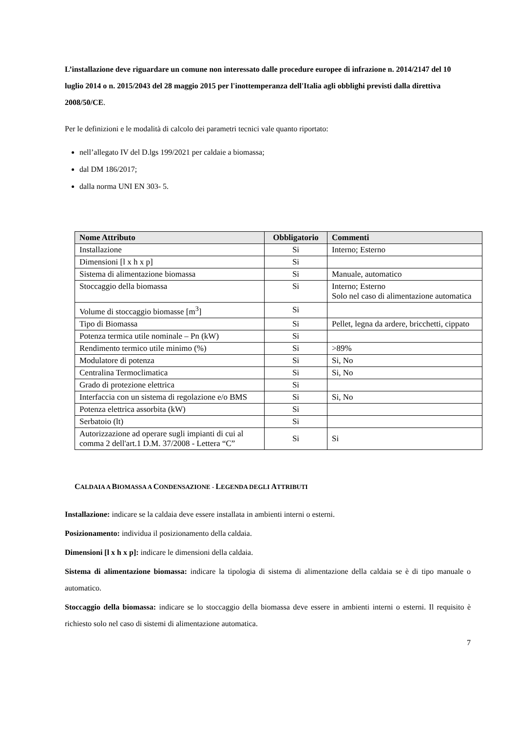L’installazione deve riguardare un comune non interessato dalle procedure europee di infrazione n. 2014/2147 del 10 luglio 2014 o n. 2015/2043 del 28 maggio 2015 per l'inottemperanza dell'Italia agli obblighi previsti dalla direttiva 2008/50/CE.
Per le definizioni e le modalità di calcolo dei parametri tecnici vale quanto riportato:
nell’allegato IV del D.lgs 199/2021 per caldaie a biomassa;
dal DM 186/2017;
dalla norma UNI EN 303- 5.
| Nome Attributo | Obbligatorio | Commenti |
| --- | --- | --- |
| Installazione | Si | Interno; Esterno |
| Dimensioni [l x h x p] | Si | |
| Sistema di alimentazione biomassa | Si | Manuale, automatico |
| Stoccaggio della biomassa | Si | Interno; Esterno Solo nel caso di alimentazione automatica |
| Volume di stoccaggio biomasse [m<sup>3</sup>] | Si | |
| Tipo di Biomassa | Si | Pellet, legna da ardere, bricchetti, cippato |
| Potenza termica utile nominale – Pn (kW) | Si | |
| Rendimento termico utile minimo (%) | Si | >89% |
| Modulatore di potenza | Si | Si, No |
| Centralina Termoclimatica | Si | Si, No |
| Grado di protezione elettrica | Si | |
| Interfaccia con un sistema di regolazione e/o BMS | Si | Si, No |
| Potenza elettrica assorbita (kW) | Si | |
| Serbatoio (lt) | Si | |
| Autorizzazione ad operare sugli impianti di cui al comma 2 dell'art.1 D.M. 37/2008 - Lettera “C” | Si | Si |
CALDAIA A BIOMASSA A CONDENSAZIONE - LEGENDA DEGLI ATTRIBUTI
Installazione: indicare se la caldaia deve essere installata in ambienti interni o esterni.
Posizionamento: individua il posizionamento della caldaia.
Dimensioni [l x h x p]: indicare le dimensioni della caldaia.
Sistema di alimentazione biomassa: indicare la tipologia di sistema di alimentazione della caldaia se è di tipo manuale o automatico.
Stoccaggio della biomassa: indicare se lo stoccaggio della biomassa deve essere in ambienti interni o esterni. Il requisito è richiesto solo nel caso di sistemi di alimentazione automatica.
7